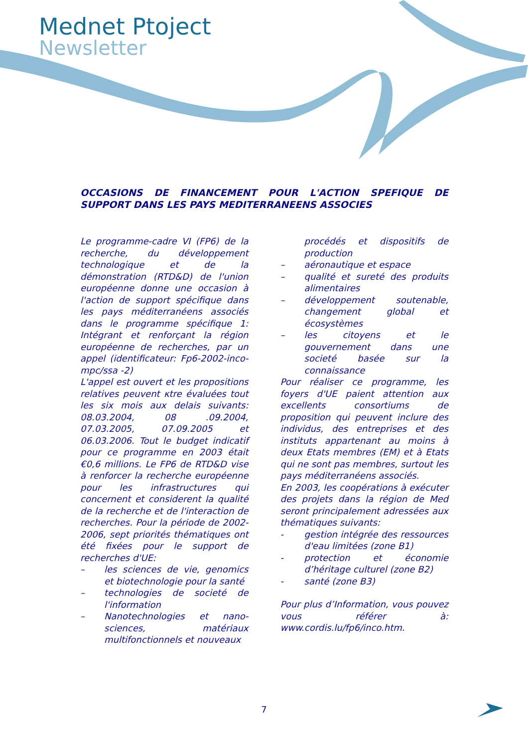Mednet Ptoject
Newsletter
OCCASIONS DE FINANCEMENT POUR L'ACTION SPEFIQUE DE SUPPORT DANS LES PAYS MEDITERRANEENS ASSOCIES
Le programme-cadre VI (FP6) de la recherche, du développement technologique et de la démonstration (RTD&D) de l'union européenne donne une occasion à l'action de support spécifique dans les pays méditerranéens associés dans le programme spécifique 1: Intégrant et renforçant la région européenne de recherches, par un appel (identificateur: Fp6-2002-inco-mpc/ssa -2)
L'appel est ouvert et les propositions relatives peuvent κtre évaluées tout les six mois aux delais suivants: 08.03.2004, 08 .09.2004, 07.03.2005, 07.09.2005 et 06.03.2006. Tout le budget indicatif pour ce programme en 2003 était €0,6 millions. Le FP6 de RTD&D vise à renforcer la recherche européenne pour les infrastructures qui concernent et considerent la qualité de la recherche et de l'interaction de recherches. Pour la période de 2002-2006, sept priorités thématiques ont été fixées pour le support de recherches d'UE:
– les sciences de vie, genomics et biotechnologie pour la santé
– technologies de societé de l'information
– Nanotechnologies et nano-sciences, matériaux multifonctionnels et nouveaux
procédés et dispositifs de production
– aéronautique et espace
– qualité et sureté des produits alimentaires
– développement soutenable, changement global et écosystèmes
– les citoyens et le gouvernement dans une societé basée sur la connaissance
Pour réaliser ce programme, les foyers d'UE paient attention aux excellents consortiums de proposition qui peuvent inclure des individus, des entreprises et des instituts appartenant au moins à deux Etats membres (EM) et à Etats qui ne sont pas membres, surtout les pays méditerranéens associés.
En 2003, les coopérations à exécuter des projets dans la région de Med seront principalement adressées aux thématiques suivants:
- gestion intégrée des ressources d'eau limitées (zone B1)
- protection et économie d’héritage culturel (zone B2)
- santé (zone B3)
Pour plus d’Information, vous pouvez vous référer à: www.cordis.lu/fp6/inco.htm.
7